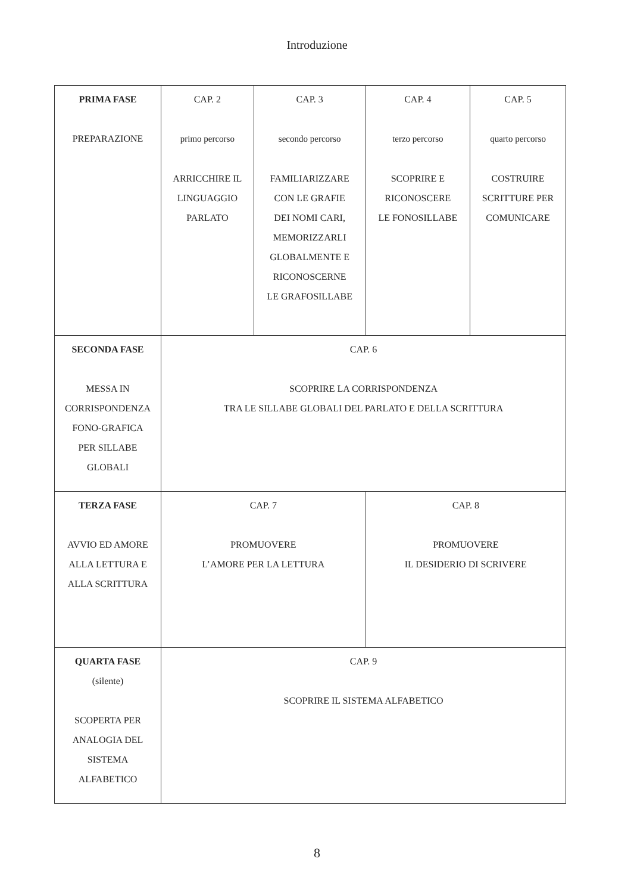Introduzione
| PRIMA FASE PREPARAZIONE | CAP. 2 primo percorso ARRICCHIRE IL LINGUAGGIO PARLATO | CAP. 3 secondo percorso FAMILIARIZZARE CON LE GRAFIE DEI NOMI CARI, MEMORIZZARLI GLOBALMENTE E RICONOSCERNE LE GRAFOSILLABE | CAP. 4 terzo percorso SCOPRIRE E RICONOSCERE LE FONOSILLABE | CAP. 5 quarto percorso COSTRUIRE SCRITTURE PER COMUNICARE |
| SECONDA FASE MESSA IN CORRISPONDENZA FONO-GRAFICA PER SILLABE GLOBALI | CAP. 6 SCOPRIRE LA CORRISPONDENZA TRA LE SILLABE GLOBALI DEL PARLATO E DELLA SCRITTURA | | | |
| TERZA FASE AVVIO ED AMORE ALLA LETTURA E ALLA SCRITTURA | CAP. 7 PROMUOVERE L’AMORE PER LA LETTURA | | CAP. 8 PROMUOVERE IL DESIDERIO DI SCRIVERE | |
| QUARTA FASE (silente) SCOPERTA PER ANALOGIA DEL SISTEMA ALFABETICO | CAP. 9 SCOPRIRE IL SISTEMA ALFABETICO | | | |
8